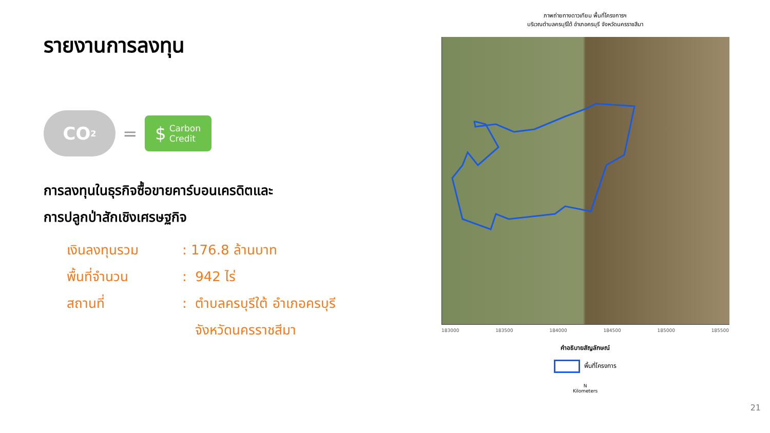รายงานการลงทุน
CO<sub>2</sub>
=
$ Carbon
Credit
การลงทุนในธุรกิจซื้อขายคาร์บอนเครดิตและ
การปลูกป่าสักเชิงเศรษฐกิจ
เงินลงทุนรวม : 176.8 ล้านบาท
พื้นที่จำนวน : 942 ไร่
สถานที่ : ตำบลครบุรีใต้ อำเภอครบุรี
จังหวัดนครราชสีมา
ภาพถ่ายทางดาวเทียม พื้นที่โครงการฯ
บริเวณตำบลครบุรีใต้ อำเภอครบุรี จังหวัดนครราชสีมา
183000 183500 184000 184500 185000 185500
คำอธิบายสัญลักษณ์
พื้นที่โครงการ
N
Kilometers
21